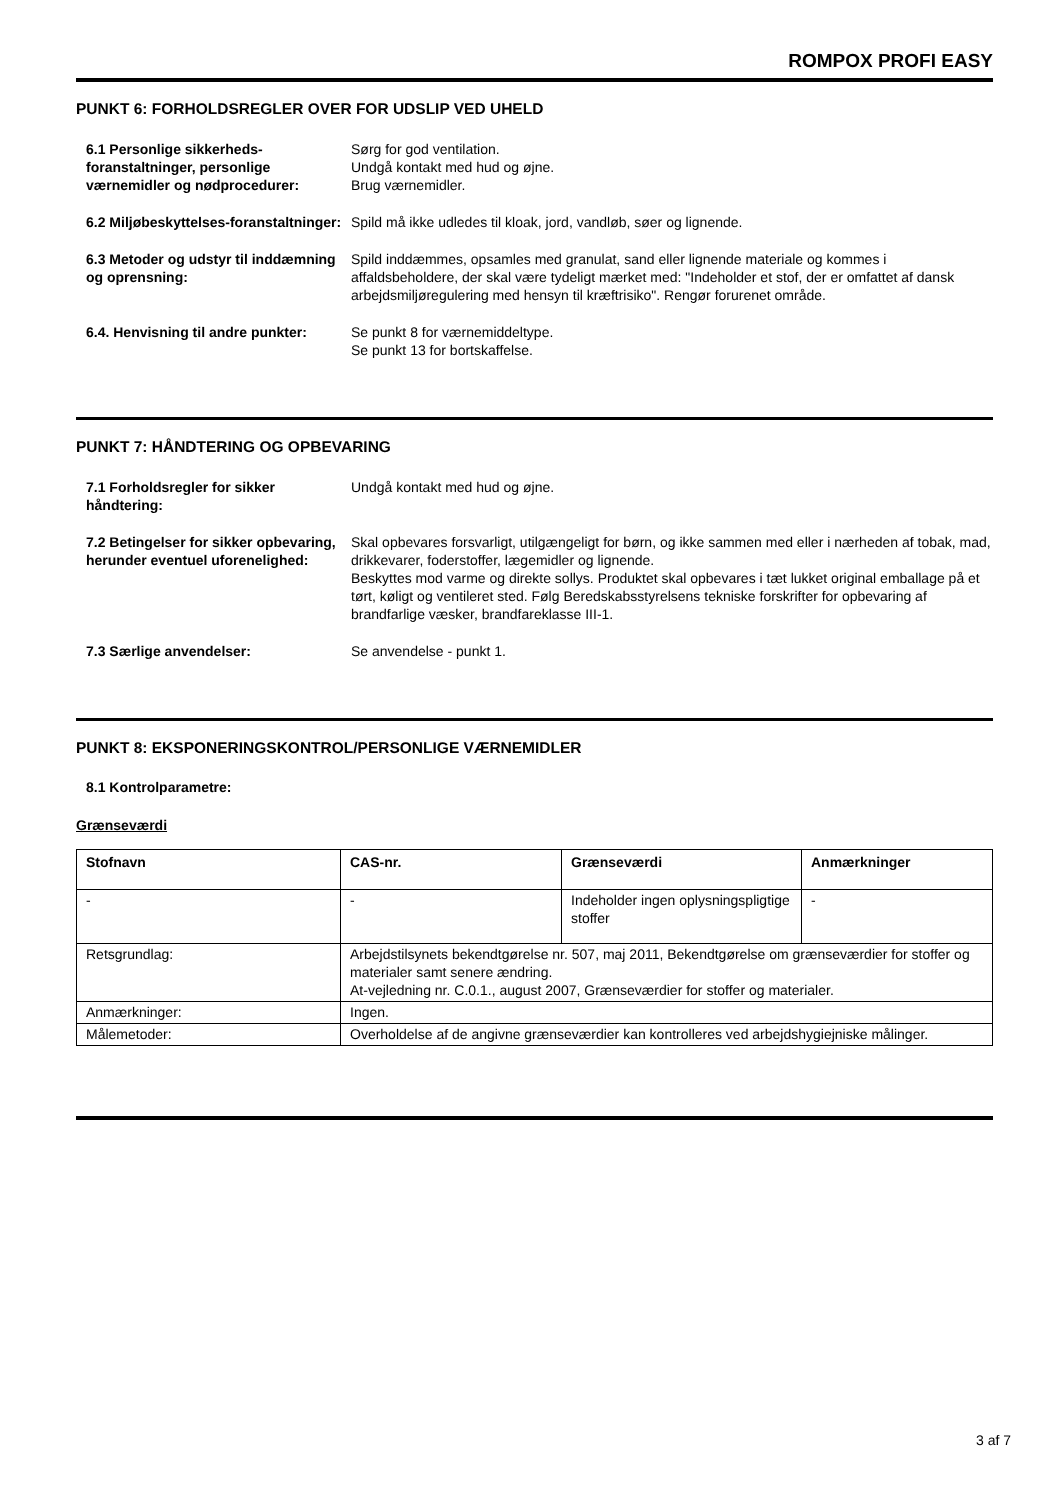ROMPOX PROFI EASY
PUNKT 6: FORHOLDSREGLER OVER FOR UDSLIP VED UHELD
6.1 Personlige sikkerheds-foranstaltninger, personlige værnemidler og nødprocedurer:
Sørg for god ventilation.
Undgå kontakt med hud og øjne.
Brug værnemidler.
6.2 Miljøbeskyttelses-foranstaltninger:
Spild må ikke udledes til kloak, jord, vandløb, søer og lignende.
6.3 Metoder og udstyr til inddæmning og oprensning:
Spild inddæmmes, opsamles med granulat, sand eller lignende materiale og kommes i affaldsbeholdere, der skal være tydeligt mærket med: "Indeholder et stof, der er omfattet af dansk arbejdsmiljøregulering med hensyn til kræftrisiko". Rengør forurenet område.
6.4. Henvisning til andre punkter:
Se punkt 8 for værnemiddeltype.
Se punkt 13 for bortskaffelse.
PUNKT 7: HÅNDTERING OG OPBEVARING
7.1 Forholdsregler for sikker håndtering:
Undgå kontakt med hud og øjne.
7.2 Betingelser for sikker opbevaring, herunder eventuel uforenelighed:
Skal opbevares forsvarligt, utilgængeligt for børn, og ikke sammen med eller i nærheden af tobak, mad, drikkevarer, foderstoffer, lægemidler og lignende.
Beskyttes mod varme og direkte sollys. Produktet skal opbevares i tæt lukket original emballage på et tørt, køligt og ventileret sted. Følg Beredskabsstyrelsens tekniske forskrifter for opbevaring af brandfarlige væsker, brandfareklasse III-1.
7.3 Særlige anvendelser: Se anvendelse - punkt 1.
PUNKT 8: EKSPONERINGSKONTROL/PERSONLIGE VÆRNEMIDLER
8.1 Kontrolparametre:
Grænseværdi
| Stofnavn | CAS-nr. | Grænseværdi | Anmærkninger |
| --- | --- | --- | --- |
| - | - | Indeholder ingen oplysningspligtige stoffer | - |
| Retsgrundlag: | Arbejdstilsynets bekendtgørelse nr. 507, maj 2011, Bekendtgørelse om grænseværdier for stoffer og materialer samt senere ændring. At-vejledning nr. C.0.1., august 2007, Grænseværdier for stoffer og materialer. | | |
| Anmærkninger: | Ingen. | | |
| Målemetoder: | Overholdelse af de angivne grænseværdier kan kontrolleres ved arbejdshygiejniske målinger. | | |
3 af 7